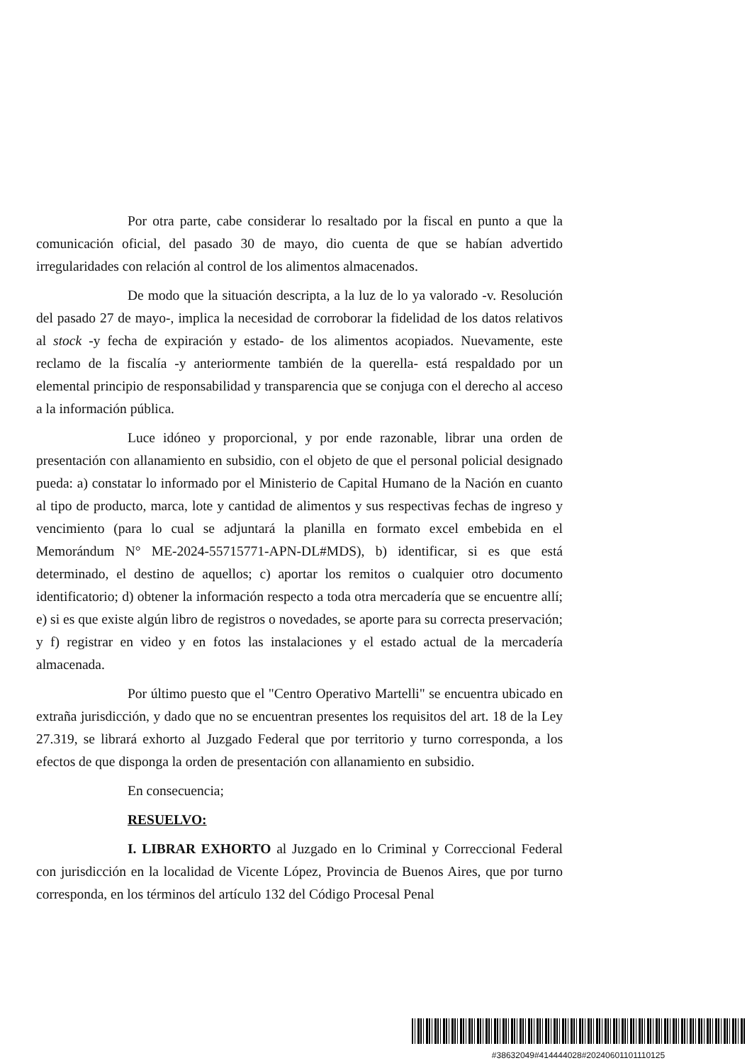Por otra parte, cabe considerar lo resaltado por la fiscal en punto a que la comunicación oficial, del pasado 30 de mayo, dio cuenta de que se habían advertido irregularidades con relación al control de los alimentos almacenados.
De modo que la situación descripta, a la luz de lo ya valorado -v. Resolución del pasado 27 de mayo-, implica la necesidad de corroborar la fidelidad de los datos relativos al stock -y fecha de expiración y estado- de los alimentos acopiados. Nuevamente, este reclamo de la fiscalía -y anteriormente también de la querella- está respaldado por un elemental principio de responsabilidad y transparencia que se conjuga con el derecho al acceso a la información pública.
Luce idóneo y proporcional, y por ende razonable, librar una orden de presentación con allanamiento en subsidio, con el objeto de que el personal policial designado pueda: a) constatar lo informado por el Ministerio de Capital Humano de la Nación en cuanto al tipo de producto, marca, lote y cantidad de alimentos y sus respectivas fechas de ingreso y vencimiento (para lo cual se adjuntará la planilla en formato excel embebida en el Memorándum N° ME-2024-55715771-APN-DL#MDS), b) identificar, si es que está determinado, el destino de aquellos; c) aportar los remitos o cualquier otro documento identificatorio; d) obtener la información respecto a toda otra mercadería que se encuentre allí; e) si es que existe algún libro de registros o novedades, se aporte para su correcta preservación; y f) registrar en video y en fotos las instalaciones y el estado actual de la mercadería almacenada.
Por último puesto que el "Centro Operativo Martelli" se encuentra ubicado en extraña jurisdicción, y dado que no se encuentran presentes los requisitos del art. 18 de la Ley 27.319, se librará exhorto al Juzgado Federal que por territorio y turno corresponda, a los efectos de que disponga la orden de presentación con allanamiento en subsidio.
En consecuencia;
RESUELVO:
I. LIBRAR EXHORTO al Juzgado en lo Criminal y Correccional Federal con jurisdicción en la localidad de Vicente López, Provincia de Buenos Aires, que por turno corresponda, en los términos del artículo 132 del Código Procesal Penal
#38632049#414444028#20240601101110125